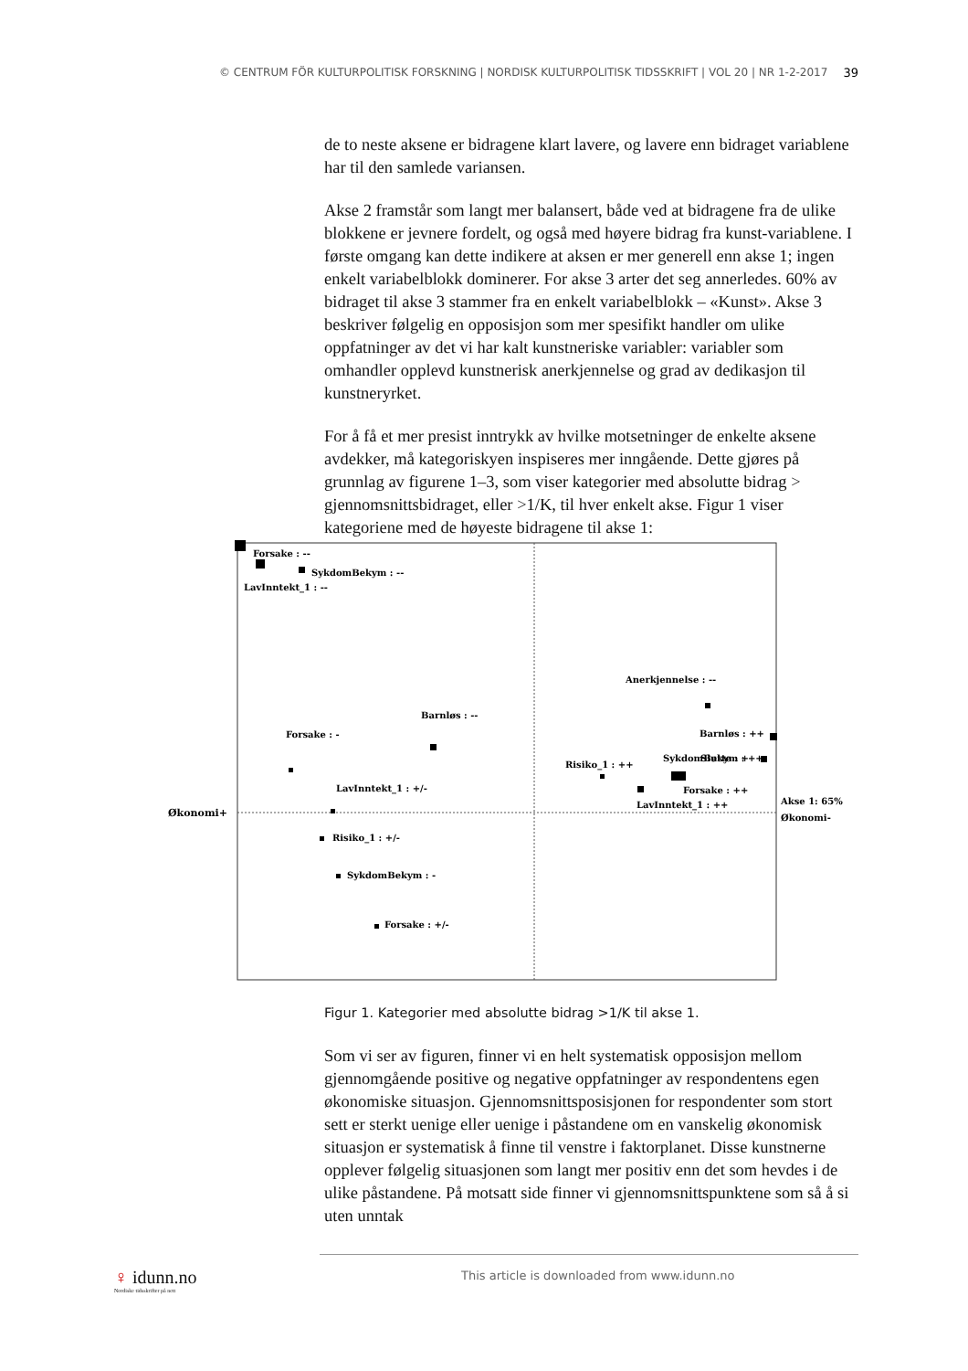© CENTRUM FÖR KULTURPOLITISK FORSKNING | NORDISK KULTURPOLITISK TIDSSKRIFT | VOL 20 | NR 1-2-2017 39
de to neste aksene er bidragene klart lavere, og lavere enn bidraget variablene har til den samlede variansen.
Akse 2 framstår som langt mer balansert, både ved at bidragene fra de ulike blokkene er jevnere fordelt, og også med høyere bidrag fra kunst-variablene. I første omgang kan dette indikere at aksen er mer generell enn akse 1; ingen enkelt variabelblokk dominerer. For akse 3 arter det seg annerledes. 60% av bidraget til akse 3 stammer fra en enkelt variabelblokk – «Kunst». Akse 3 beskriver følgelig en opposisjon som mer spesifikt handler om ulike oppfatninger av det vi har kalt kunstneriske variabler: variabler som omhandler opplevd kunstnerisk anerkjennelse og grad av dedikasjon til kunstneryrket.
For å få et mer presist inntrykk av hvilke motsetninger de enkelte aksene avdekker, må kategoriskyen inspiseres mer inngående. Dette gjøres på grunnlag av figurene 1–3, som viser kategorier med absolutte bidrag > gjennomsnittsbidraget, eller >1/K, til hver enkelt akse. Figur 1 viser kategoriene med de høyeste bidragene til akse 1:
Forsake : --
SykdomBekym : --
LavInntekt_1 : --
Anerkjennelse : --
Barnløs : ++
Slutte : +
Barnløs : --
Forsake : -
Risiko_1 : ++
SykdomBekym : ++
Forsake : ++
LavInntekt_1 : ++
LavInntekt_1 : +/-
Økonomi+
Akse 1: 65%
Økonomi-
Risiko_1 : +/-
SykdomBekym : -
Forsake : +/-
Figur 1. Kategorier med absolutte bidrag >1/K til akse 1.
Som vi ser av figuren, finner vi en helt systematisk opposisjon mellom gjennomgående positive og negative oppfatninger av respondentens egen økonomiske situasjon. Gjennomsnittsposisjonen for respondenter som stort sett er sterkt uenige eller uenige i påstandene om en vanskelig økonomisk situasjon er systematisk å finne til venstre i faktorplanet. Disse kunstnerne opplever følgelig situasjonen som langt mer positiv enn det som hevdes i de ulike påstandene. På motsatt side finner vi gjennomsnittspunktene som så å si uten unntak
♀ idunn.no
Nordiske tidsskrifter på nett
This article is downloaded from www.idunn.no